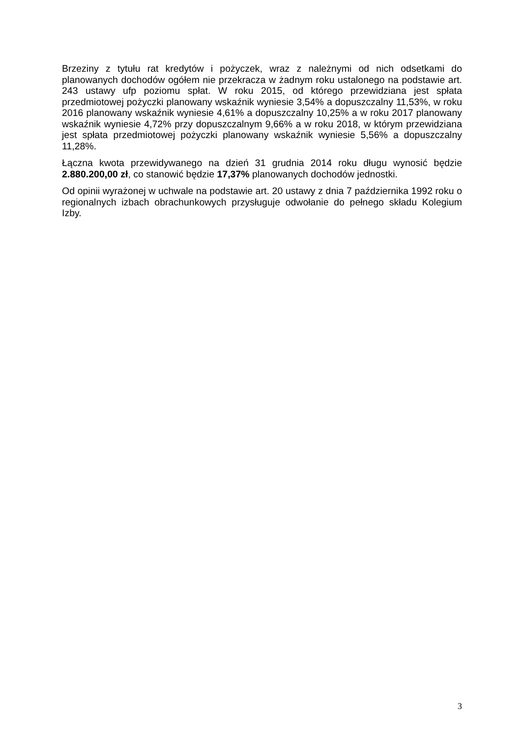Brzeziny z tytułu rat kredytów i pożyczek, wraz z należnymi od nich odsetkami do planowanych dochodów ogółem nie przekracza w żadnym roku ustalonego na podstawie art. 243 ustawy ufp poziomu spłat. W roku 2015, od którego przewidziana jest spłata przedmiotowej pożyczki planowany wskaźnik wyniesie 3,54% a dopuszczalny 11,53%, w roku 2016 planowany wskaźnik wyniesie 4,61% a dopuszczalny 10,25% a w roku 2017 planowany wskaźnik wyniesie 4,72% przy dopuszczalnym 9,66% a w roku 2018, w którym przewidziana jest spłata przedmiotowej pożyczki planowany wskaźnik wyniesie 5,56% a dopuszczalny 11,28%.
Łączna kwota przewidywanego na dzień 31 grudnia 2014 roku długu wynosić będzie 2.880.200,00 zł, co stanowić będzie 17,37% planowanych dochodów jednostki.
Od opinii wyrażonej w uchwale na podstawie art. 20 ustawy z dnia 7 października 1992 roku o regionalnych izbach obrachunkowych przysługuje odwołanie do pełnego składu Kolegium Izby.
3